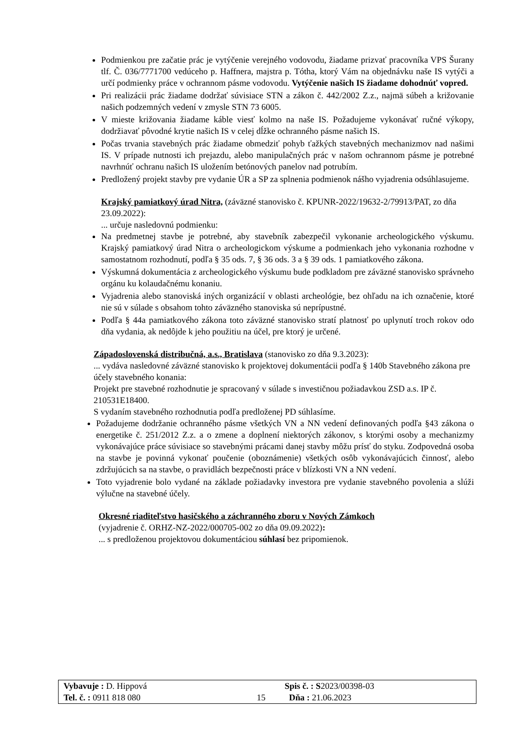Podmienkou pre začatie prác je vytýčenie verejného vodovodu, žiadame prizvať pracovníka VPS Šurany tlf. Č. 036/7771700 vedúceho p. Haffnera, majstra p. Tótha, ktorý Vám na objednávku naše IS vytýči a určí podmienky práce v ochrannom pásme vodovodu. Vytýčenie našich IS žiadame dohodnúť vopred.
Pri realizácii prác žiadame dodržať súvisiace STN a zákon č. 442/2002 Z.z., najmä súbeh a križovanie našich podzemných vedení v zmysle STN 73 6005.
V mieste križovania žiadame káble viesť kolmo na naše IS. Požadujeme vykonávať ručné výkopy, dodržiavať pôvodné krytie našich IS v celej dĺžke ochranného pásme našich IS.
Počas trvania stavebných prác žiadame obmedziť pohyb ťažkých stavebných mechanizmov nad našimi IS. V prípade nutnosti ich prejazdu, alebo manipulačných prác v našom ochrannom pásme je potrebné navrhnúť ochranu našich IS uložením betónových panelov nad potrubím.
Predložený projekt stavby pre vydanie ÚR a SP za splnenia podmienok nášho vyjadrenia odsúhlasujeme.
Krajský pamiatkový úrad Nitra, (záväzné stanovisko č. KPUNR-2022/19632-2/79913/PAT, zo dňa 23.09.2022):
... určuje nasledovnú podmienku:
Na predmetnej stavbe je potrebné, aby stavebník zabezpečil vykonanie archeologického výskumu. Krajský pamiatkový úrad Nitra o archeologickom výskume a podmienkach jeho vykonania rozhodne v samostatnom rozhodnutí, podľa § 35 ods. 7, § 36 ods. 3 a § 39 ods. 1 pamiatkového zákona.
Výskumná dokumentácia z archeologického výskumu bude podkladom pre záväzné stanovisko správneho orgánu ku kolaudačnému konaniu.
Vyjadrenia alebo stanoviská iných organizácií v oblasti archeológie, bez ohľadu na ich označenie, ktoré nie sú v súlade s obsahom tohto záväzného stanoviska sú neprípustné.
Podľa § 44a pamiatkového zákona toto záväzné stanovisko stratí platnosť po uplynutí troch rokov odo dňa vydania, ak nedôjde k jeho použitiu na účel, pre ktorý je určené.
Západoslovenská distribučná, a.s., Bratislava (stanovisko zo dňa 9.3.2023):
... vydáva nasledovné záväzné stanovisko k projektovej dokumentácii podľa § 140b Stavebného zákona pre účely stavebného konania:
Projekt pre stavebné rozhodnutie je spracovaný v súlade s investičnou požiadavkou ZSD a.s. IP č. 210531E18400.
S vydaním stavebného rozhodnutia podľa predloženej PD súhlasíme.
Požadujeme dodržanie ochranného pásme všetkých VN a NN vedení definovaných podľa §43 zákona o energetike č. 251/2012 Z.z. a o zmene a doplnení niektorých zákonov, s ktorými osoby a mechanizmy vykonávajúce práce súvisiace so stavebnými prácami danej stavby môžu prísť do styku. Zodpovedná osoba na stavbe je povinná vykonať poučenie (oboznámenie) všetkých osôb vykonávajúcich činnosť, alebo zdržujúcich sa na stavbe, o pravidlách bezpečnosti práce v blízkosti VN a NN vedení.
Toto vyjadrenie bolo vydané na základe požiadavky investora pre vydanie stavebného povolenia a slúži výlučne na stavebné účely.
Okresné riaditeľstvo hasičského a záchranného zboru v Nových Zámkoch
(vyjadrenie č. ORHZ-NZ-2022/000705-002 zo dňa 09.09.2022):
... s predloženou projektovou dokumentáciou súhlasí bez pripomienok.
| Vybavuje : D. Hippová | | Spis č. : S 2023/00398-03 |
| Tel. č. : 0911 818 080 | 15 | Dňa : 21.06.2023 |